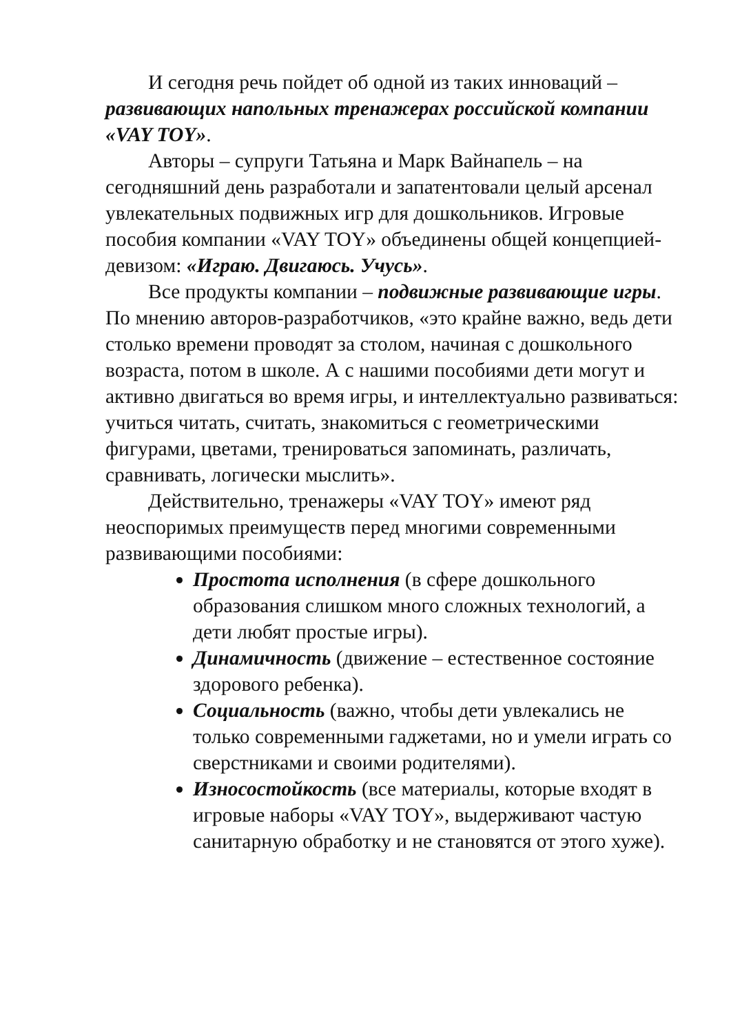И сегодня речь пойдет об одной из таких инноваций – развивающих напольных тренажерах российской компании «VAY TOY».
Авторы – супруги Татьяна и Марк Вайнапель – на сегодняшний день разработали и запатентовали целый арсенал увлекательных подвижных игр для дошкольников. Игровые пособия компании «VAY TOY» объединены общей концепцией-девизом: «Играю. Двигаюсь. Учусь».
Все продукты компании – подвижные развивающие игры. По мнению авторов-разработчиков, «это крайне важно, ведь дети столько времени проводят за столом, начиная с дошкольного возраста, потом в школе. А с нашими пособиями дети могут и активно двигаться во время игры, и интеллектуально развиваться: учиться читать, считать, знакомиться с геометрическими фигурами, цветами, тренироваться запоминать, различать, сравнивать, логически мыслить».
Действительно, тренажеры «VAY TOY» имеют ряд неоспоримых преимуществ перед многими современными развивающими пособиями:
Простота исполнения (в сфере дошкольного образования слишком много сложных технологий, а дети любят простые игры).
Динамичность (движение – естественное состояние здорового ребенка).
Социальность (важно, чтобы дети увлекались не только современными гаджетами, но и умели играть со сверстниками и своими родителями).
Износостойкость (все материалы, которые входят в игровые наборы «VAY TOY», выдерживают частую санитарную обработку и не становятся от этого хуже).